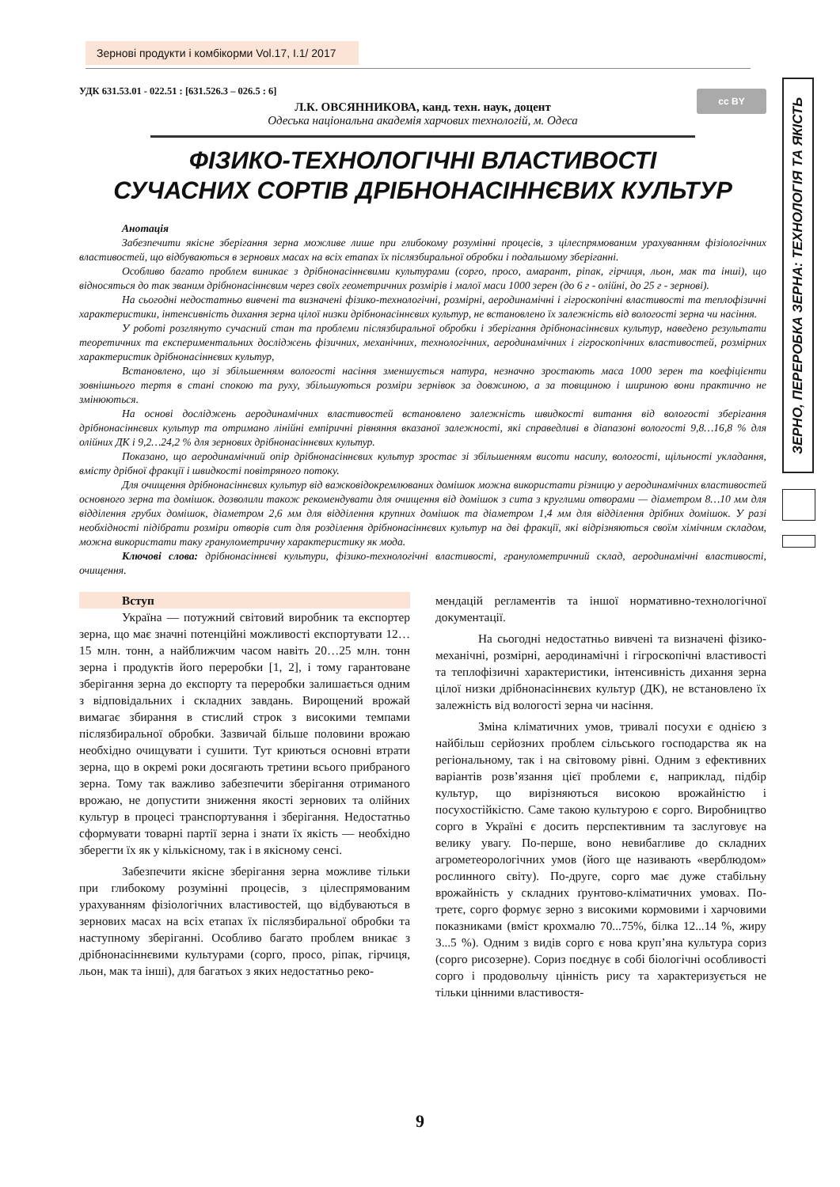Зернові продукти і комбікорми Vol.17, I.1/ 2017
ЗЕРНО, ПЕРЕРОБКА ЗЕРНА: ТЕХНОЛОГІЯ ТА ЯКІСТЬ
cc BY
УДК 631.53.01 - 022.51 : [631.526.3 – 026.5 : 6]
Л.К. ОВСЯННИКОВА, канд. техн. наук, доцент
Одеська національна академія харчових технологій, м. Одеса
ФІЗИКО-ТЕХНОЛОГІЧНІ ВЛАСТИВОСТІ
СУЧАСНИХ СОРТІВ ДРІБНОНАСІННЄВИХ КУЛЬТУР
Анотація
Забезпечити якісне зберігання зерна можливе лише при глибокому розумінні процесів, з цілеспрямованим урахуванням фізіологічних властивостей, що відбуваються в зернових масах на всіх етапах їх післязбиральної обробки і подальшому зберіганні.
Особливо багато проблем виникає з дрібнонасіннєвими культурами (сорго, просо, амарант, ріпак, гірчиця, льон, мак та інші), що відносяться до так званим дрібнонасіннєвим через своїх геометричних розмірів і малої маси 1000 зерен (до 6 г - олійні, до 25 г - зернові).
На сьогодні недостатньо вивчені та визначені фізико-технологічні, розмірні, аеродинамічні і гігроскопічні властивості та теплофізичні характеристики, інтенсивність дихання зерна цілої низки дрібнонасіннєвих культур, не встановлено їх залежність від вологості зерна чи насіння.
У роботі розглянуто сучасний стан та проблеми післязбиральної обробки і зберігання дрібнонасіннєвих культур, наведено результати теоретичних та експериментальних досліджень фізичних, механічних, технологічних, аеродинамічних і гігроскопічних властивостей, розмірних характеристик дрібнонасіннєвих культур,
Встановлено, що зі збільшенням вологості насіння зменшується натура, незначно зростають маса 1000 зерен та коефіцієнти зовнішнього тертя в стані спокою та руху, збільшуються розміри зернівок за довжиною, а за товщиною і шириною вони практично не змінюються.
На основі досліджень аеродинамічних властивостей встановлено залежність швидкості витання від вологості зберігання дрібнонасіннєвих культур та отримано лінійні емпіричні рівняння вказаної залежності, які справедливі в діапазоні вологості 9,8…16,8 % для олійних ДК і 9,2…24,2 % для зернових дрібнонасіннєвих культур.
Показано, що аеродинамічний опір дрібнонасіннєвих культур зростає зі збільшенням висоти насипу, вологості, щільності укладання, вмісту дрібної фракції і швидкості повітряного потоку.
Для очищення дрібнонасіннєвих культур від важковідокремлюваних домішок можна використати різницю у аеродинамічних властивостей основного зерна та домішок. дозволили також рекомендувати для очищення від домішок з сита з круглими отворами — діаметром 8…10 мм для відділення грубих домішок, діаметром 2,6 мм для відділення крупних домішок та діаметром 1,4 мм для відділення дрібних домішок. У разі необхідності підібрати розміри отворів сит для розділення дрібнонасіннєвих культур на дві фракції, які відрізняються своїм хімічним складом, можна використати таку гранулометричну характеристику як мода.
Ключові слова: дрібнонасіннєві культури, фізико-технологічні властивості, гранулометричний склад, аеродинамічні властивості, очищення.
Вступ
Україна — потужний світовий виробник та експортер зерна, що має значні потенційні можливості експортувати 12…15 млн. тонн, а найближчим часом навіть 20…25 млн. тонн зерна і продуктів його переробки [1, 2], і тому гарантоване зберігання зерна до експорту та переробки залишається одним з відповідальних і складних завдань. Вирощений врожай вимагає збирання в стислий строк з високими темпами післязбиральної обробки. Зазвичай більше половини врожаю необхідно очищувати і сушити. Тут криються основні втрати зерна, що в окремі роки досягають третини всього прибраного зерна. Тому так важливо забезпечити зберігання отриманого врожаю, не допустити зниження якості зернових та олійних культур в процесі транспортування і зберігання. Недостатньо сформувати товарні партії зерна і знати їх якість — необхідно зберегти їх як у кількісному, так і в якісному сенсі.
Забезпечити якісне зберігання зерна можливе тільки при глибокому розумінні процесів, з цілеспрямованим урахуванням фізіологічних властивостей, що відбуваються в зернових масах на всіх етапах їх післязбиральної обробки та наступному зберіганні. Особливо багато проблем вникає з дрібнонасіннєвими культурами (сорго, просо, ріпак, гірчиця, льон, мак та інші), для багатьох з яких недостатньо реко-
мендацій регламентів та іншої нормативно-технологічної документації.
На сьогодні недостатньо вивчені та визначені фізико-механічні, розмірні, аеродинамічні і гігроскопічні властивості та теплофізичні характеристики, інтенсивність дихання зерна цілої низки дрібнонасіннєвих культур (ДК), не встановлено їх залежність від вологості зерна чи насіння.
Зміна кліматичних умов, тривалі посухи є однією з найбільш серйозних проблем сільського господарства як на регіональному, так і на світовому рівні. Одним з ефективних варіантів розв’язання цієї проблеми є, наприклад, підбір культур, що вирізняються високою врожайністю і посухостійкістю. Саме такою культурою є сорго. Виробництво сорго в Україні є досить перспективним та заслуговує на велику увагу. По-перше, воно невибагливе до складних агрометеорологічних умов (його ще називають «верблюдом» рослинного світу). По-друге, сорго має дуже стабільну врожайність у складних ґрунтово-кліматичних умовах. По-третє, сорго формує зерно з високими кормовими і харчовими показниками (вміст крохмалю 70...75%, білка 12...14 %, жиру 3...5 %). Одним з видів сорго є нова круп’яна культура сориз (сорго рисозерне). Сориз поєднує в собі біологічні особливості сорго і продовольчу цінність рису та характеризується не тільки цінними властивостя-
9